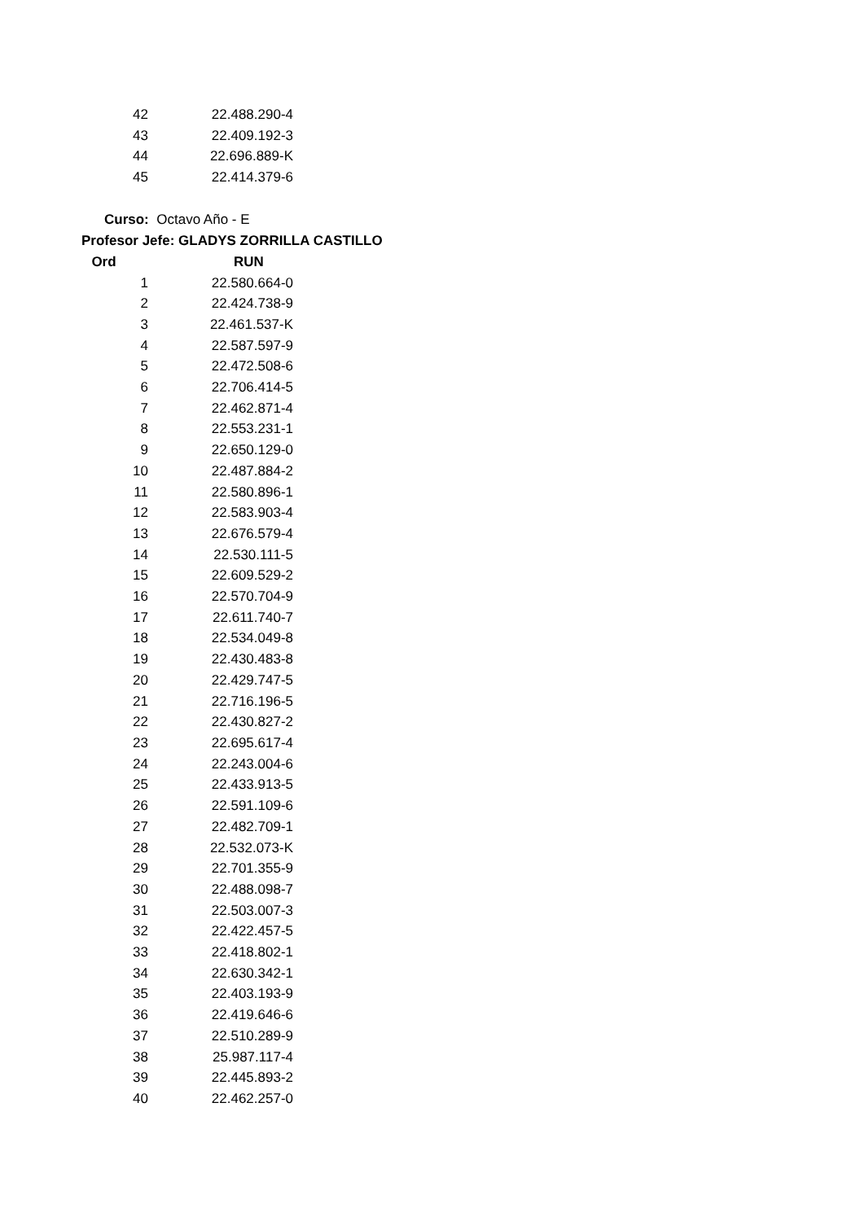| 42 | 22.488.290-4 |
| 43 | 22.409.192-3 |
| 44 | 22.696.889-K |
| 45 | 22.414.379-6 |
Curso: Octavo Año - E
Profesor Jefe: GLADYS ZORRILLA CASTILLO
| Ord | RUN |
| --- | --- |
| 1 | 22.580.664-0 |
| 2 | 22.424.738-9 |
| 3 | 22.461.537-K |
| 4 | 22.587.597-9 |
| 5 | 22.472.508-6 |
| 6 | 22.706.414-5 |
| 7 | 22.462.871-4 |
| 8 | 22.553.231-1 |
| 9 | 22.650.129-0 |
| 10 | 22.487.884-2 |
| 11 | 22.580.896-1 |
| 12 | 22.583.903-4 |
| 13 | 22.676.579-4 |
| 14 | 22.530.111-5 |
| 15 | 22.609.529-2 |
| 16 | 22.570.704-9 |
| 17 | 22.611.740-7 |
| 18 | 22.534.049-8 |
| 19 | 22.430.483-8 |
| 20 | 22.429.747-5 |
| 21 | 22.716.196-5 |
| 22 | 22.430.827-2 |
| 23 | 22.695.617-4 |
| 24 | 22.243.004-6 |
| 25 | 22.433.913-5 |
| 26 | 22.591.109-6 |
| 27 | 22.482.709-1 |
| 28 | 22.532.073-K |
| 29 | 22.701.355-9 |
| 30 | 22.488.098-7 |
| 31 | 22.503.007-3 |
| 32 | 22.422.457-5 |
| 33 | 22.418.802-1 |
| 34 | 22.630.342-1 |
| 35 | 22.403.193-9 |
| 36 | 22.419.646-6 |
| 37 | 22.510.289-9 |
| 38 | 25.987.117-4 |
| 39 | 22.445.893-2 |
| 40 | 22.462.257-0 |